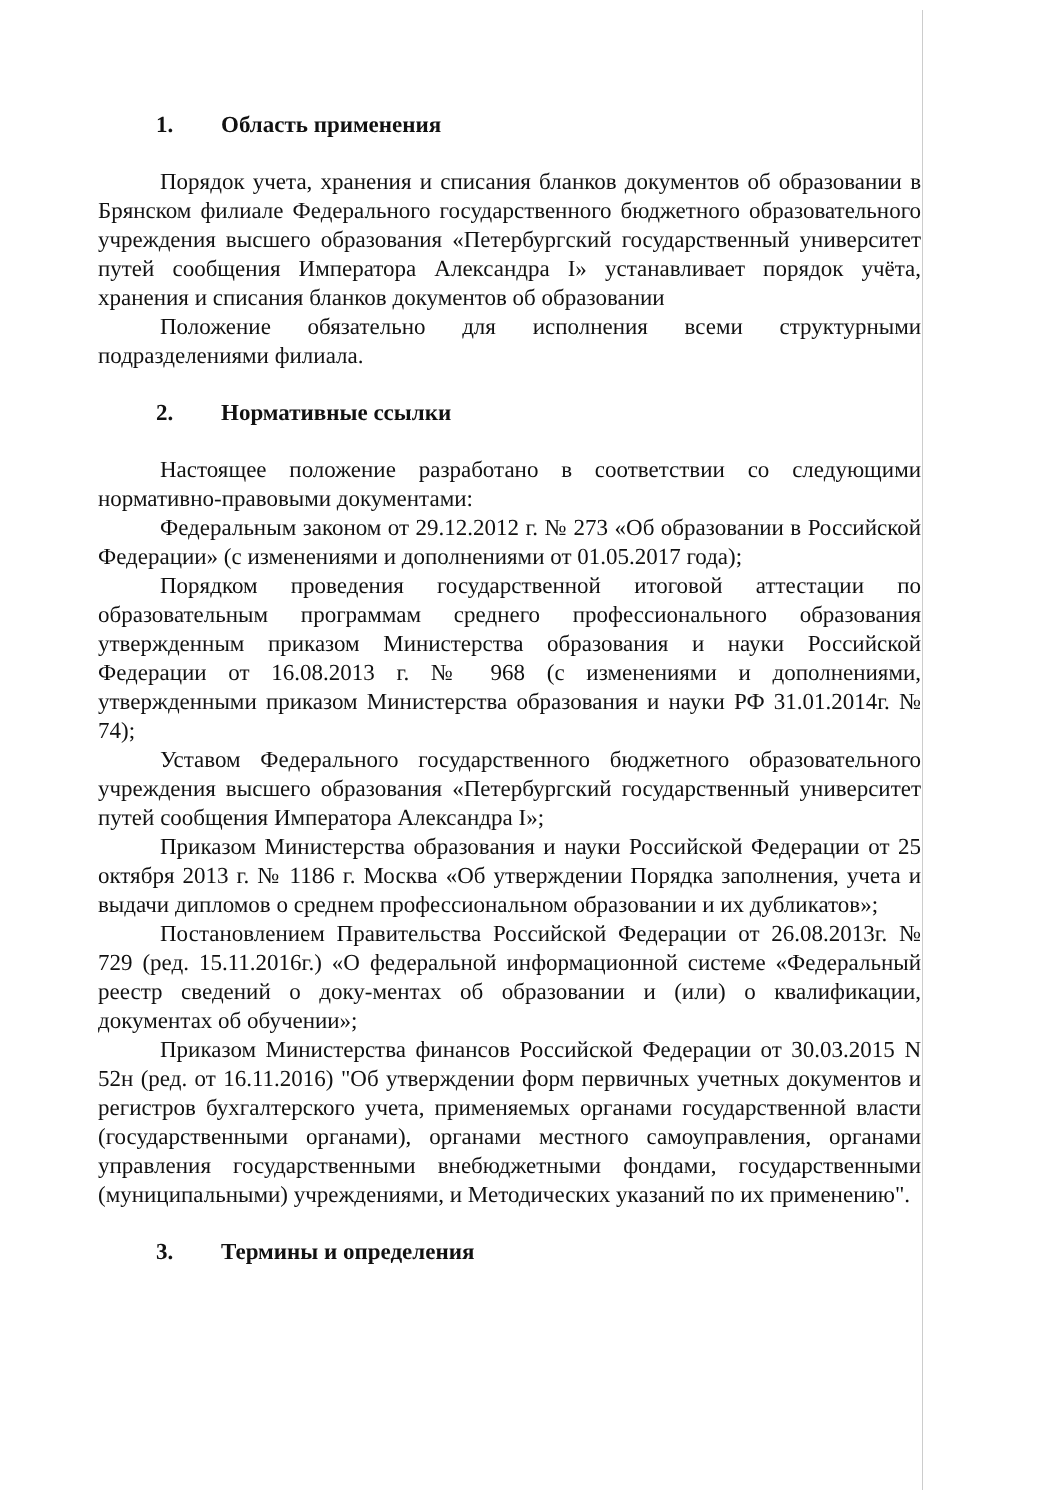1. Область применения
Порядок учета, хранения и списания бланков документов об образовании в Брянском филиале Федерального государственного бюджетного образовательного учреждения высшего образования «Петербургский государственный университет путей сообщения Императора Александра I» устанавливает порядок учёта, хранения и списания бланков документов об образовании
Положение обязательно для исполнения всеми структурными подразделениями филиала.
2. Нормативные ссылки
Настоящее положение разработано в соответствии со следующими нормативно-правовыми документами:
Федеральным законом от 29.12.2012 г. № 273 «Об образовании в Российской Федерации» (с изменениями и дополнениями от 01.05.2017 года);
Порядком проведения государственной итоговой аттестации по образовательным программам среднего профессионального образования утвержденным приказом Министерства образования и науки Российской Федерации от 16.08.2013 г. № 968 (с изменениями и дополнениями, утвержденными приказом Министерства образования и науки РФ 31.01.2014г. № 74);
Уставом Федерального государственного бюджетного образовательного учреждения высшего образования «Петербургский государственный университет путей сообщения Императора Александра I»;
Приказом Министерства образования и науки Российской Федерации от 25 октября 2013 г. № 1186 г. Москва «Об утверждении Порядка заполнения, учета и выдачи дипломов о среднем профессиональном образовании и их дубликатов»;
Постановлением Правительства Российской Федерации от 26.08.2013г. № 729 (ред. 15.11.2016г.) «О федеральной информационной системе «Федеральный реестр сведений о доку-ментах об образовании и (или) о квалификации, документах об обучении»;
Приказом Министерства финансов Российской Федерации от 30.03.2015 N 52н (ред. от 16.11.2016) "Об утверждении форм первичных учетных документов и регистров бухгалтерского учета, применяемых органами государственной власти (государственными органами), органами местного самоуправления, органами управления государственными внебюджетными фондами, государственными (муниципальными) учреждениями, и Методических указаний по их применению".
3. Термины и определения